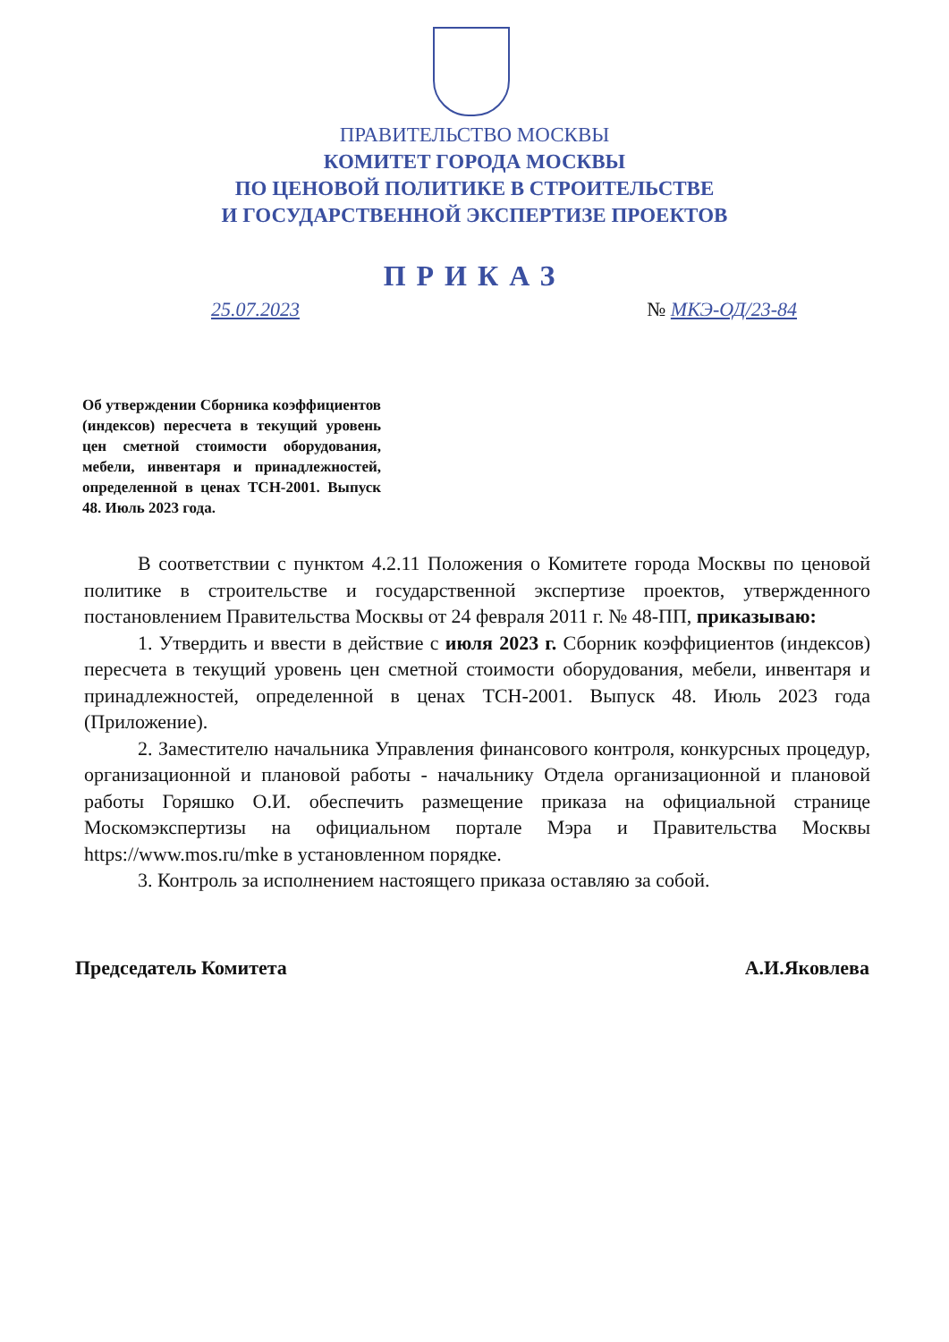ПРАВИТЕЛЬСТВО МОСКВЫ
КОМИТЕТ ГОРОДА МОСКВЫ
ПО ЦЕНОВОЙ ПОЛИТИКЕ В СТРОИТЕЛЬСТВЕ
И ГОСУДАРСТВЕННОЙ ЭКСПЕРТИЗЕ ПРОЕКТОВ
ПРИКАЗ
25.07.2023 № МКЭ-ОД/23-84
Об утверждении Сборника коэффициентов (индексов) пересчета в текущий уровень цен сметной стоимости оборудования, мебели, инвентаря и принадлежностей, определенной в ценах ТСН-2001. Выпуск 48. Июль 2023 года.
В соответствии с пунктом 4.2.11 Положения о Комитете города Москвы по ценовой политике в строительстве и государственной экспертизе проектов, утвержденного постановлением Правительства Москвы от 24 февраля 2011 г. № 48-ПП, приказываю:
1. Утвердить и ввести в действие с июля 2023 г. Сборник коэффициентов (индексов) пересчета в текущий уровень цен сметной стоимости оборудования, мебели, инвентаря и принадлежностей, определенной в ценах ТСН-2001. Выпуск 48. Июль 2023 года (Приложение).
2. Заместителю начальника Управления финансового контроля, конкурсных процедур, организационной и плановой работы - начальнику Отдела организационной и плановой работы Горяшко О.И. обеспечить размещение приказа на официальной странице Москомэкспертизы на официальном портале Мэра и Правительства Москвы https://www.mos.ru/mke в установленном порядке.
3. Контроль за исполнением настоящего приказа оставляю за собой.
Председатель Комитета А.И.Яковлева